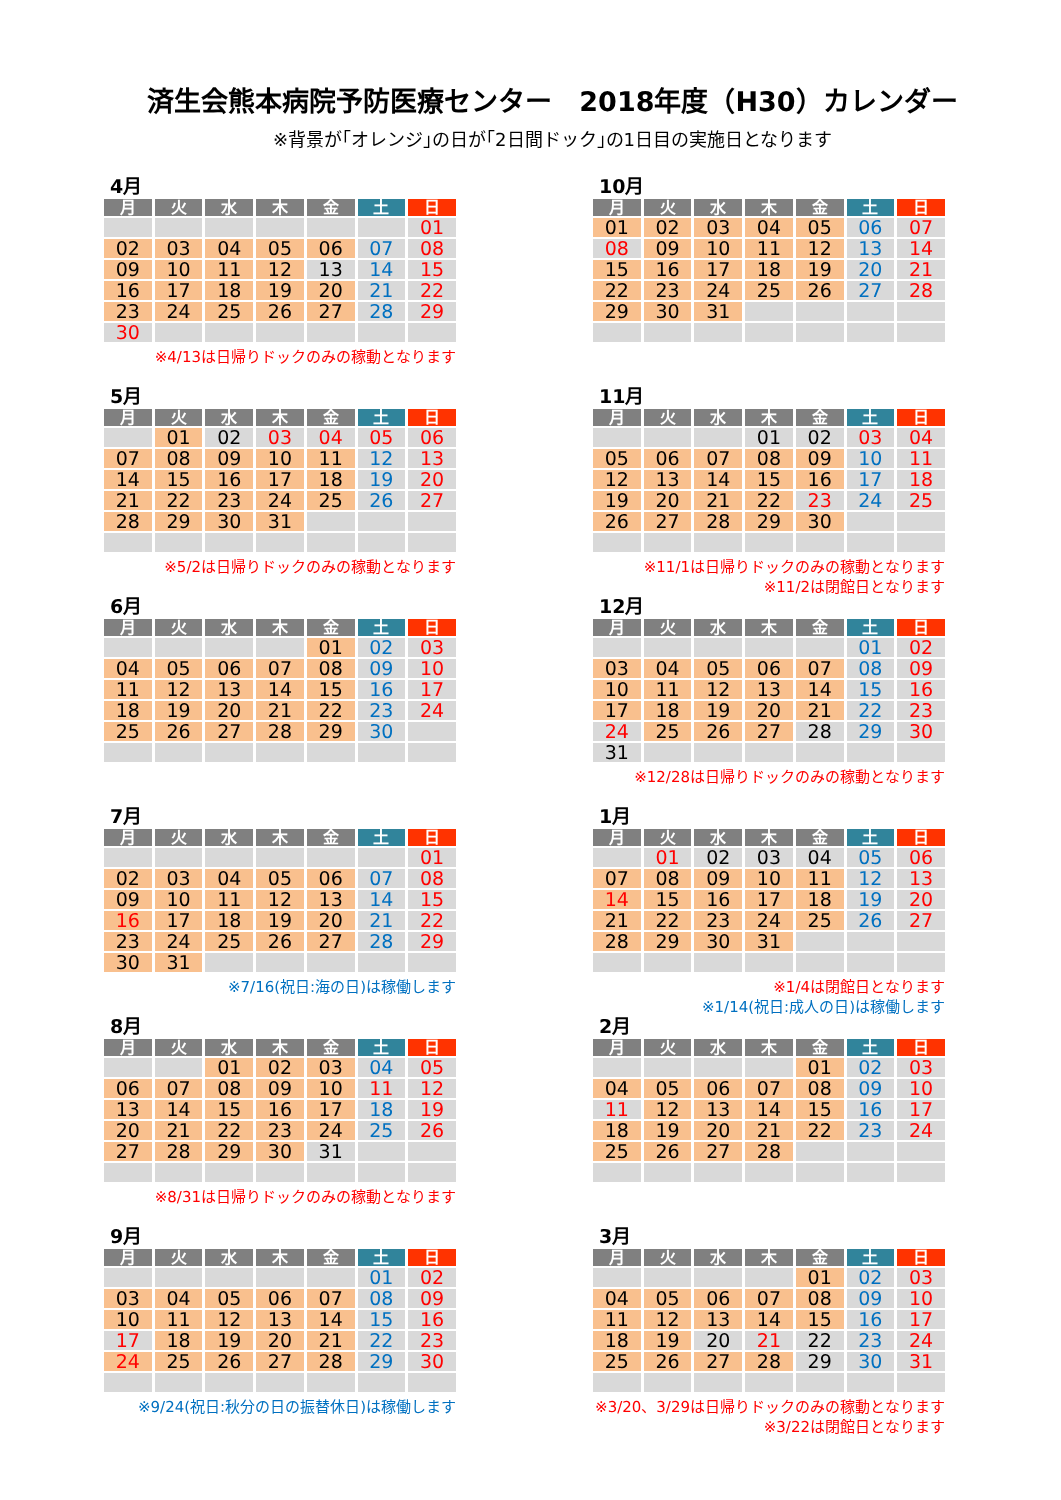済生会熊本病院予防医療センター　2018年度（H30）カレンダー
※背景が｢オレンジ｣の日が｢2日間ドック｣の1日目の実施日となります
4月
| 月 | 火 | 水 | 木 | 金 | 土 | 日 |
| --- | --- | --- | --- | --- | --- | --- |
| | | | | | | 01 |
| 02 | 03 | 04 | 05 | 06 | 07 | 08 |
| 09 | 10 | 11 | 12 | 13 | 14 | 15 |
| 16 | 17 | 18 | 19 | 20 | 21 | 22 |
| 23 | 24 | 25 | 26 | 27 | 28 | 29 |
| 30 | | | | | | |
※4/13は日帰りドックのみの稼動となります
5月
| 月 | 火 | 水 | 木 | 金 | 土 | 日 |
| --- | --- | --- | --- | --- | --- | --- |
| | 01 | 02 | 03 | 04 | 05 | 06 |
| 07 | 08 | 09 | 10 | 11 | 12 | 13 |
| 14 | 15 | 16 | 17 | 18 | 19 | 20 |
| 21 | 22 | 23 | 24 | 25 | 26 | 27 |
| 28 | 29 | 30 | 31 | | | |
※5/2は日帰りドックのみの稼動となります
6月
| 月 | 火 | 水 | 木 | 金 | 土 | 日 |
| --- | --- | --- | --- | --- | --- | --- |
| | | | | 01 | 02 | 03 |
| 04 | 05 | 06 | 07 | 08 | 09 | 10 |
| 11 | 12 | 13 | 14 | 15 | 16 | 17 |
| 18 | 19 | 20 | 21 | 22 | 23 | 24 |
| 25 | 26 | 27 | 28 | 29 | 30 | |
7月
| 月 | 火 | 水 | 木 | 金 | 土 | 日 |
| --- | --- | --- | --- | --- | --- | --- |
| | | | | | | 01 |
| 02 | 03 | 04 | 05 | 06 | 07 | 08 |
| 09 | 10 | 11 | 12 | 13 | 14 | 15 |
| 16 | 17 | 18 | 19 | 20 | 21 | 22 |
| 23 | 24 | 25 | 26 | 27 | 28 | 29 |
| 30 | 31 | | | | | |
※7/16(祝日:海の日)は稼働します
8月
| 月 | 火 | 水 | 木 | 金 | 土 | 日 |
| --- | --- | --- | --- | --- | --- | --- |
| | | 01 | 02 | 03 | 04 | 05 |
| 06 | 07 | 08 | 09 | 10 | 11 | 12 |
| 13 | 14 | 15 | 16 | 17 | 18 | 19 |
| 20 | 21 | 22 | 23 | 24 | 25 | 26 |
| 27 | 28 | 29 | 30 | 31 | | |
※8/31は日帰りドックのみの稼動となります
9月
| 月 | 火 | 水 | 木 | 金 | 土 | 日 |
| --- | --- | --- | --- | --- | --- | --- |
| | | | | | 01 | 02 |
| 03 | 04 | 05 | 06 | 07 | 08 | 09 |
| 10 | 11 | 12 | 13 | 14 | 15 | 16 |
| 17 | 18 | 19 | 20 | 21 | 22 | 23 |
| 24 | 25 | 26 | 27 | 28 | 29 | 30 |
※9/24(祝日:秋分の日の振替休日)は稼働します
10月
| 月 | 火 | 水 | 木 | 金 | 土 | 日 |
| --- | --- | --- | --- | --- | --- | --- |
| 01 | 02 | 03 | 04 | 05 | 06 | 07 |
| 08 | 09 | 10 | 11 | 12 | 13 | 14 |
| 15 | 16 | 17 | 18 | 19 | 20 | 21 |
| 22 | 23 | 24 | 25 | 26 | 27 | 28 |
| 29 | 30 | 31 | | | | |
11月
| 月 | 火 | 水 | 木 | 金 | 土 | 日 |
| --- | --- | --- | --- | --- | --- | --- |
| | | | 01 | 02 | 03 | 04 |
| 05 | 06 | 07 | 08 | 09 | 10 | 11 |
| 12 | 13 | 14 | 15 | 16 | 17 | 18 |
| 19 | 20 | 21 | 22 | 23 | 24 | 25 |
| 26 | 27 | 28 | 29 | 30 | | |
※11/1は日帰りドックのみの稼動となります
※11/2は閉館日となります
12月
| 月 | 火 | 水 | 木 | 金 | 土 | 日 |
| --- | --- | --- | --- | --- | --- | --- |
| | | | | | 01 | 02 |
| 03 | 04 | 05 | 06 | 07 | 08 | 09 |
| 10 | 11 | 12 | 13 | 14 | 15 | 16 |
| 17 | 18 | 19 | 20 | 21 | 22 | 23 |
| 24 | 25 | 26 | 27 | 28 | 29 | 30 |
| 31 | | | | | | |
※12/28は日帰りドックのみの稼動となります
1月
| 月 | 火 | 水 | 木 | 金 | 土 | 日 |
| --- | --- | --- | --- | --- | --- | --- |
| | 01 | 02 | 03 | 04 | 05 | 06 |
| 07 | 08 | 09 | 10 | 11 | 12 | 13 |
| 14 | 15 | 16 | 17 | 18 | 19 | 20 |
| 21 | 22 | 23 | 24 | 25 | 26 | 27 |
| 28 | 29 | 30 | 31 | | | |
※1/4は閉館日となります
※1/14(祝日:成人の日)は稼働します
2月
| 月 | 火 | 水 | 木 | 金 | 土 | 日 |
| --- | --- | --- | --- | --- | --- | --- |
| | | | | 01 | 02 | 03 |
| 04 | 05 | 06 | 07 | 08 | 09 | 10 |
| 11 | 12 | 13 | 14 | 15 | 16 | 17 |
| 18 | 19 | 20 | 21 | 22 | 23 | 24 |
| 25 | 26 | 27 | 28 | | | |
3月
| 月 | 火 | 水 | 木 | 金 | 土 | 日 |
| --- | --- | --- | --- | --- | --- | --- |
| | | | | 01 | 02 | 03 |
| 04 | 05 | 06 | 07 | 08 | 09 | 10 |
| 11 | 12 | 13 | 14 | 15 | 16 | 17 |
| 18 | 19 | 20 | 21 | 22 | 23 | 24 |
| 25 | 26 | 27 | 28 | 29 | 30 | 31 |
※3/20、3/29は日帰りドックのみの稼動となります
※3/22は閉館日となります